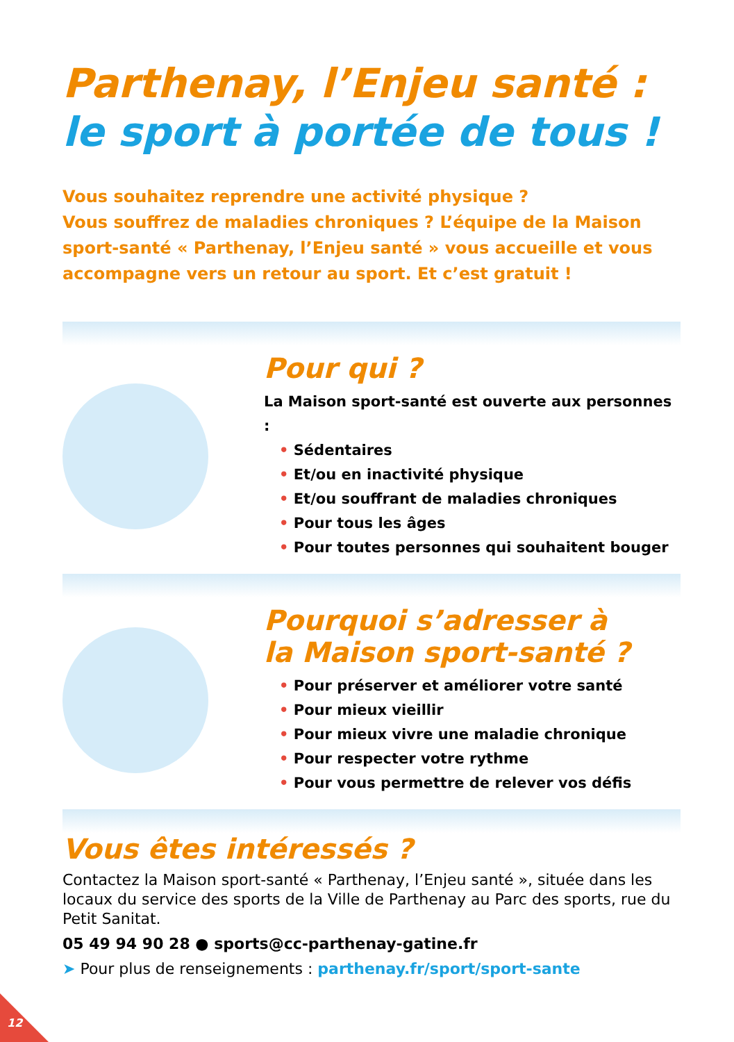Parthenay, l’Enjeu santé :
le sport à portée de tous !
Vous souhaitez reprendre une activité physique ?
Vous souffrez de maladies chroniques ? L’équipe de la Maison sport-santé « Parthenay, l’Enjeu santé » vous accueille et vous accompagne vers un retour au sport. Et c’est gratuit !
Pour qui ?
La Maison sport-santé est ouverte aux personnes :
• Sédentaires
• Et/ou en inactivité physique
• Et/ou souffrant de maladies chroniques
• Pour tous les âges
• Pour toutes personnes qui souhaitent bouger
Pourquoi s’adresser à
la Maison sport-santé ?
• Pour préserver et améliorer votre santé
• Pour mieux vieillir
• Pour mieux vivre une maladie chronique
• Pour respecter votre rythme
• Pour vous permettre de relever vos défis
Vous êtes intéressés ?
Contactez la Maison sport-santé « Parthenay, l’Enjeu santé », située dans les locaux du service des sports de la Ville de Parthenay au Parc des sports, rue du Petit Sanitat.
05 49 94 90 28 ● sports@cc-parthenay-gatine.fr
➤ Pour plus de renseignements : parthenay.fr/sport/sport-sante
12